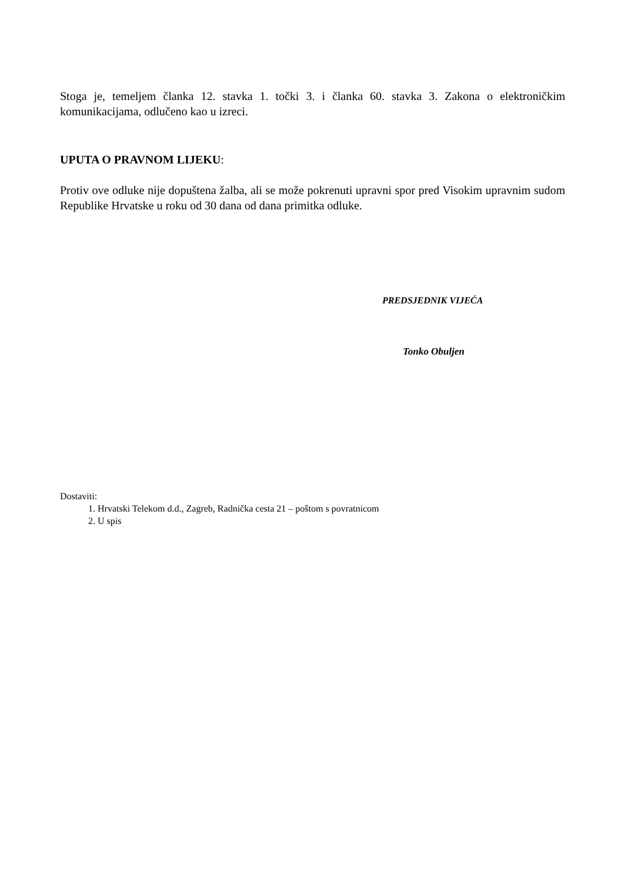Stoga je, temeljem članka 12. stavka 1. točki 3. i članka 60. stavka 3. Zakona o elektroničkim komunikacijama, odlučeno kao u izreci.
UPUTA O PRAVNOM LIJEKU:
Protiv ove odluke nije dopuštena žalba, ali se može pokrenuti upravni spor pred Visokim upravnim sudom Republike Hrvatske u roku od 30 dana od dana primitka odluke.
PREDSJEDNIK VIJEĆA
Tonko Obuljen
Dostaviti:
1. Hrvatski Telekom d.d., Zagreb, Radnička cesta 21 – poštom s povratnicom
2. U spis